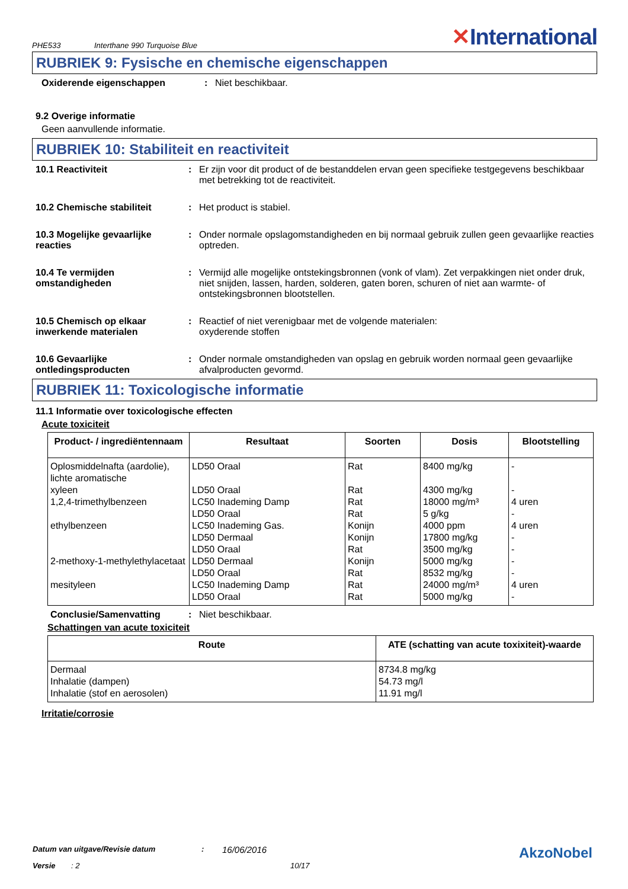PHE533 Interthane 990 Turquoise Blue
✕International
RUBRIEK 9: Fysische en chemische eigenschappen
Oxiderende eigenschappen : Niet beschikbaar.
9.2 Overige informatie
Geen aanvullende informatie.
RUBRIEK 10: Stabiliteit en reactiviteit
10.1 Reactiviteit : Er zijn voor dit product of de bestanddelen ervan geen specifieke testgegevens beschikbaar met betrekking tot de reactiviteit.
10.2 Chemische stabiliteit : Het product is stabiel.
10.3 Mogelijke gevaarlijke reacties
: Onder normale opslagomstandigheden en bij normaal gebruik zullen geen gevaarlijke reacties optreden.
10.4 Te vermijden omstandigheden
: Vermijd alle mogelijke ontstekingsbronnen (vonk of vlam). Zet verpakkingen niet onder druk, niet snijden, lassen, harden, solderen, gaten boren, schuren of niet aan warmte- of ontstekingsbronnen blootstellen.
10.5 Chemisch op elkaar inwerkende materialen
: Reactief of niet verenigbaar met de volgende materialen:
oxyderende stoffen
10.6 Gevaarlijke ontledingsproducten
: Onder normale omstandigheden van opslag en gebruik worden normaal geen gevaarlijke afvalproducten gevormd.
RUBRIEK 11: Toxicologische informatie
11.1 Informatie over toxicologische effecten
Acute toxiciteit
| Product- / ingrediëntennaam | Resultaat | Soorten | Dosis | Blootstelling |
| --- | --- | --- | --- | --- |
| Oplosmiddelnafta (aardolie), lichte aromatische | LD50 Oraal | Rat | 8400 mg/kg | - |
| xyleen | LD50 Oraal | Rat | 4300 mg/kg | - |
| 1,2,4-trimethylbenzeen | LC50 Inademing Damp | Rat | 18000 mg/m³ | 4 uren |
| | LD50 Oraal | Rat | 5 g/kg | - |
| ethylbenzeen | LC50 Inademing Gas. | Konijn | 4000 ppm | 4 uren |
| | LD50 Dermaal | Konijn | 17800 mg/kg | - |
| | LD50 Oraal | Rat | 3500 mg/kg | - |
| 2-methoxy-1-methylethylacetaat | LD50 Dermaal | Konijn | 5000 mg/kg | - |
| | LD50 Oraal | Rat | 8532 mg/kg | - |
| mesityleen | LC50 Inademing Damp | Rat | 24000 mg/m³ | 4 uren |
| | LD50 Oraal | Rat | 5000 mg/kg | - |
Conclusie/Samenvatting : Niet beschikbaar.
Schattingen van acute toxiciteit
| Route | ATE (schatting van acute toxixiteit)-waarde |
| --- | --- |
| Dermaal Inhalatie (dampen) Inhalatie (stof en aerosolen) | 8734.8 mg/kg 54.73 mg/l 11.91 mg/l |
Irritatie/corrosie
Datum van uitgave/Revisie datum: 16/06/2016 AkzoNobel
Versie: 2 10/17